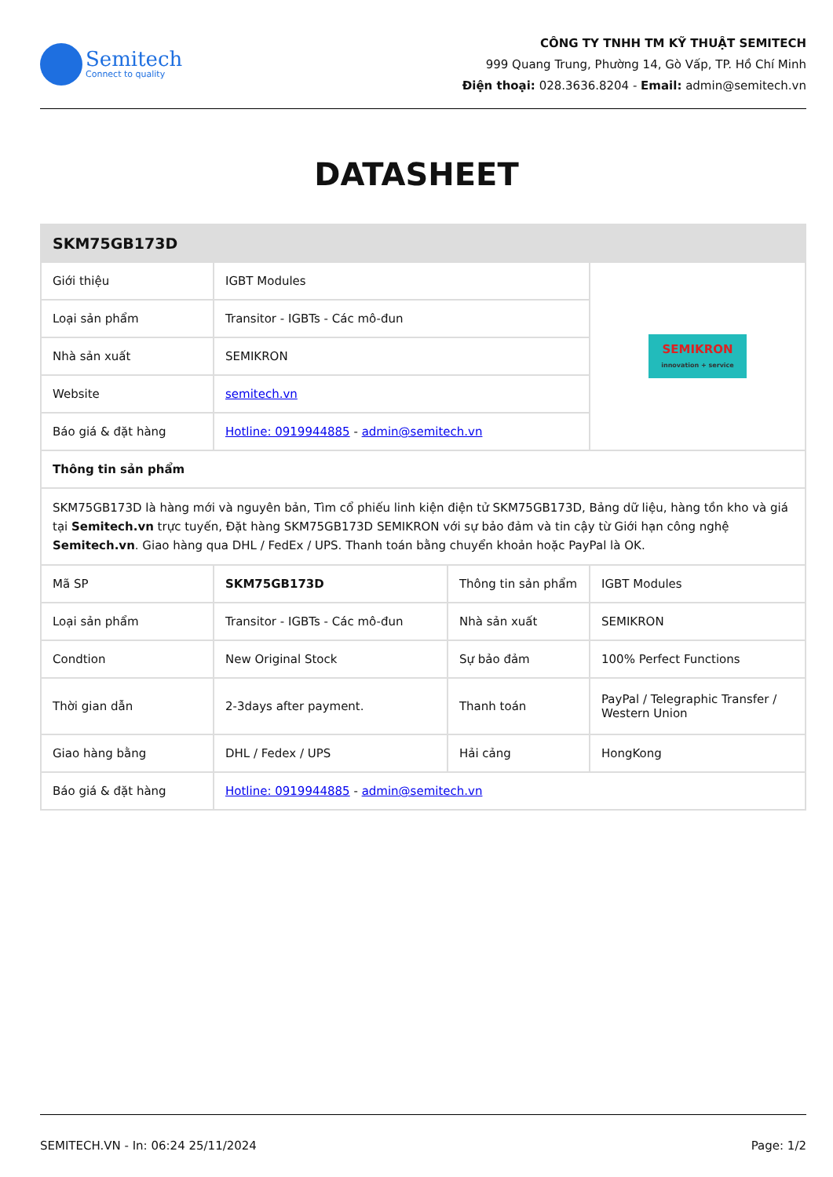Semitech
Connect to quality
CÔNG TY TNHH TM KỸ THUẬT SEMITECH
999 Quang Trung, Phường 14, Gò Vấp, TP. Hồ Chí Minh
Điện thoại: 028.3636.8204 - Email: admin@semitech.vn
DATASHEET
| SKM75GB173D | | | |
| Giới thiệu | IGBT Modules | | SEMIKRON innovation + service |
| Loại sản phẩm | Transitor - IGBTs - Các mô-đun | | |
| Nhà sản xuất | SEMIKRON | | |
| Website | semitech.vn | | |
| Báo giá & đặt hàng | Hotline: 0919944885 - admin@semitech.vn | | |
| Thông tin sản phẩm | | | |
| SKM75GB173D là hàng mới và nguyên bản, Tìm cổ phiếu linh kiện điện tử SKM75GB173D, Bảng dữ liệu, hàng tồn kho và giá tại Semitech.vn trực tuyến, Đặt hàng SKM75GB173D SEMIKRON với sự bảo đảm và tin cậy từ Giới hạn công nghệ Semitech.vn . Giao hàng qua DHL / FedEx / UPS. Thanh toán bằng chuyển khoản hoặc PayPal là OK. | | | |
| Mã SP | SKM75GB173D | Thông tin sản phẩm | IGBT Modules |
| Loại sản phẩm | Transitor - IGBTs - Các mô-đun | Nhà sản xuất | SEMIKRON |
| Condtion | New Original Stock | Sự bảo đảm | 100% Perfect Functions |
| Thời gian dẫn | 2-3days after payment. | Thanh toán | PayPal / Telegraphic Transfer / Western Union |
| Giao hàng bằng | DHL / Fedex / UPS | Hải cảng | HongKong |
| Báo giá & đặt hàng | Hotline: 0919944885 - admin@semitech.vn | | |
SEMITECH.VN - In: 06:24 25/11/2024 Page: 1/2